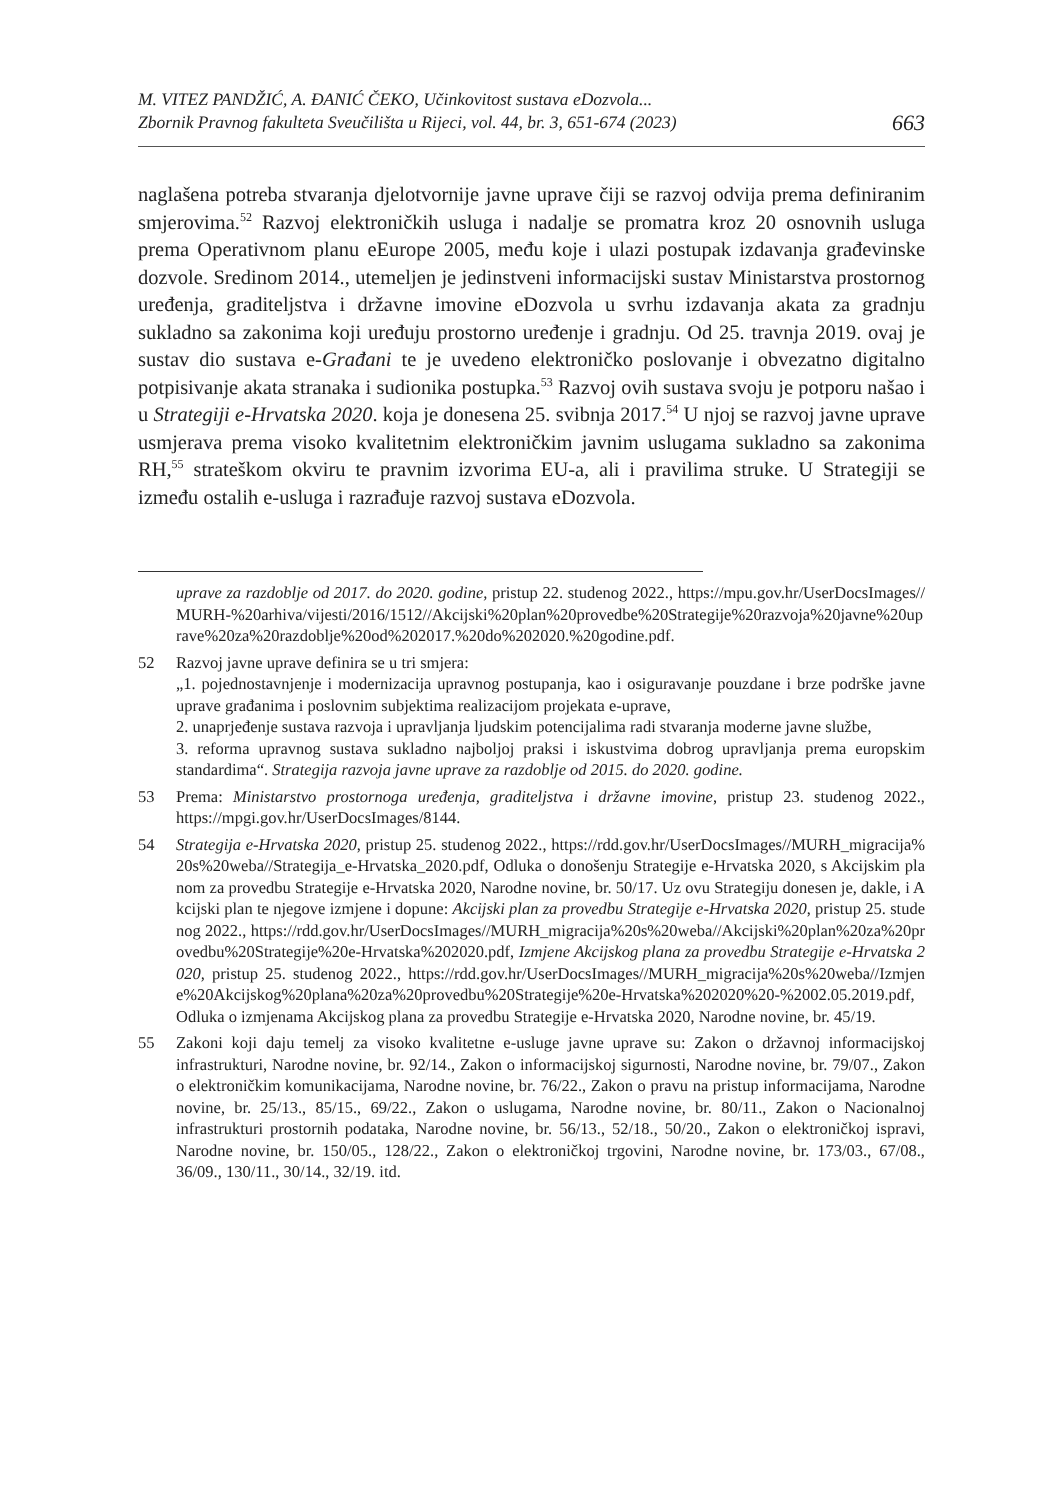M. VITEZ PANDŽIĆ, A. ĐANIĆ ČEKO, Učinkovitost sustava eDozvola...
Zbornik Pravnog fakulteta Sveučilišta u Rijeci, vol. 44, br. 3, 651-674 (2023)
663
naglašena potreba stvaranja djelotvornije javne uprave čiji se razvoj odvija prema definiranim smjerovima.<sup>52</sup> Razvoj elektroničkih usluga i nadalje se promatra kroz 20 osnovnih usluga prema Operativnom planu eEurope 2005, među koje i ulazi postupak izdavanja građevinske dozvole. Sredinom 2014., utemeljen je jedinstveni informacijski sustav Ministarstva prostornog uređenja, graditeljstva i državne imovine eDozvola u svrhu izdavanja akata za gradnju sukladno sa zakonima koji uređuju prostorno uređenje i gradnju. Od 25. travnja 2019. ovaj je sustav dio sustava e-Građani te je uvedeno elektroničko poslovanje i obvezatno digitalno potpisivanje akata stranaka i sudionika postupka.<sup>53</sup> Razvoj ovih sustava svoju je potporu našao i u Strategiji e-Hrvatska 2020. koja je donesena 25. svibnja 2017.<sup>54</sup> U njoj se razvoj javne uprave usmjerava prema visoko kvalitetnim elektroničkim javnim uslugama sukladno sa zakonima RH,<sup>55</sup> strateškom okviru te pravnim izvorima EU-a, ali i pravilima struke. U Strategiji se između ostalih e-usluga i razrađuje razvoj sustava eDozvola.
uprave za razdoblje od 2017. do 2020. godine, pristup 22. studenog 2022., https://mpu.gov.hr/UserDocsImages//MURH-%20arhiva/vijesti/2016/1512//Akcijski%20plan%20provedbe%20Strategije%20razvoja%20javne%20uprave%20za%20razdoblje%20od%202017.%20do%202020.%20godine.pdf.
52 Razvoj javne uprave definira se u tri smjera:
„1. pojednostavnjenje i modernizacija upravnog postupanja, kao i osiguravanje pouzdane i brze podrške javne uprave građanima i poslovnim subjektima realizacijom projekata e-uprave,
2. unaprjeđenje sustava razvoja i upravljanja ljudskim potencijalima radi stvaranja moderne javne službe,
3. reforma upravnog sustava sukladno najboljoj praksi i iskustvima dobrog upravljanja prema europskim standardima“. Strategija razvoja javne uprave za razdoblje od 2015. do 2020. godine.
53 Prema: Ministarstvo prostornoga uređenja, graditeljstva i državne imovine, pristup 23. studenog 2022., https://mpgi.gov.hr/UserDocsImages/8144.
54 Strategija e-Hrvatska 2020, pristup 25. studenog 2022., https://rdd.gov.hr/UserDocsImages//MURH_migracija%20s%20weba//Strategija_e-Hrvatska_2020.pdf, Odluka o donošenju Strategije e-Hrvatska 2020, s Akcijskim planom za provedbu Strategije e-Hrvatska 2020, Narodne novine, br. 50/17. Uz ovu Strategiju donesen je, dakle, i Akcijski plan te njegove izmjene i dopune: Akcijski plan za provedbu Strategije e-Hrvatska 2020, pristup 25. studenog 2022., https://rdd.gov.hr/UserDocsImages//MURH_migracija%20s%20weba//Akcijski%20plan%20za%20provedbu%20Strategije%20e-Hrvatska%202020.pdf, Izmjene Akcijskog plana za provedbu Strategije e-Hrvatska 2020, pristup 25. studenog 2022., https://rdd.gov.hr/UserDocsImages//MURH_migracija%20s%20weba//Izmjene%20Akcijskog%20plana%20za%20provedbu%20Strategije%20e-Hrvatska%202020%20-%2002.05.2019.pdf, Odluka o izmjenama Akcijskog plana za provedbu Strategije e-Hrvatska 2020, Narodne novine, br. 45/19.
55 Zakoni koji daju temelj za visoko kvalitetne e-usluge javne uprave su: Zakon o državnoj informacijskoj infrastrukturi, Narodne novine, br. 92/14., Zakon o informacijskoj sigurnosti, Narodne novine, br. 79/07., Zakon o elektroničkim komunikacijama, Narodne novine, br. 76/22., Zakon o pravu na pristup informacijama, Narodne novine, br. 25/13., 85/15., 69/22., Zakon o uslugama, Narodne novine, br. 80/11., Zakon o Nacionalnoj infrastrukturi prostornih podataka, Narodne novine, br. 56/13., 52/18., 50/20., Zakon o elektroničkoj ispravi, Narodne novine, br. 150/05., 128/22., Zakon o elektroničkoj trgovini, Narodne novine, br. 173/03., 67/08., 36/09., 130/11., 30/14., 32/19. itd.